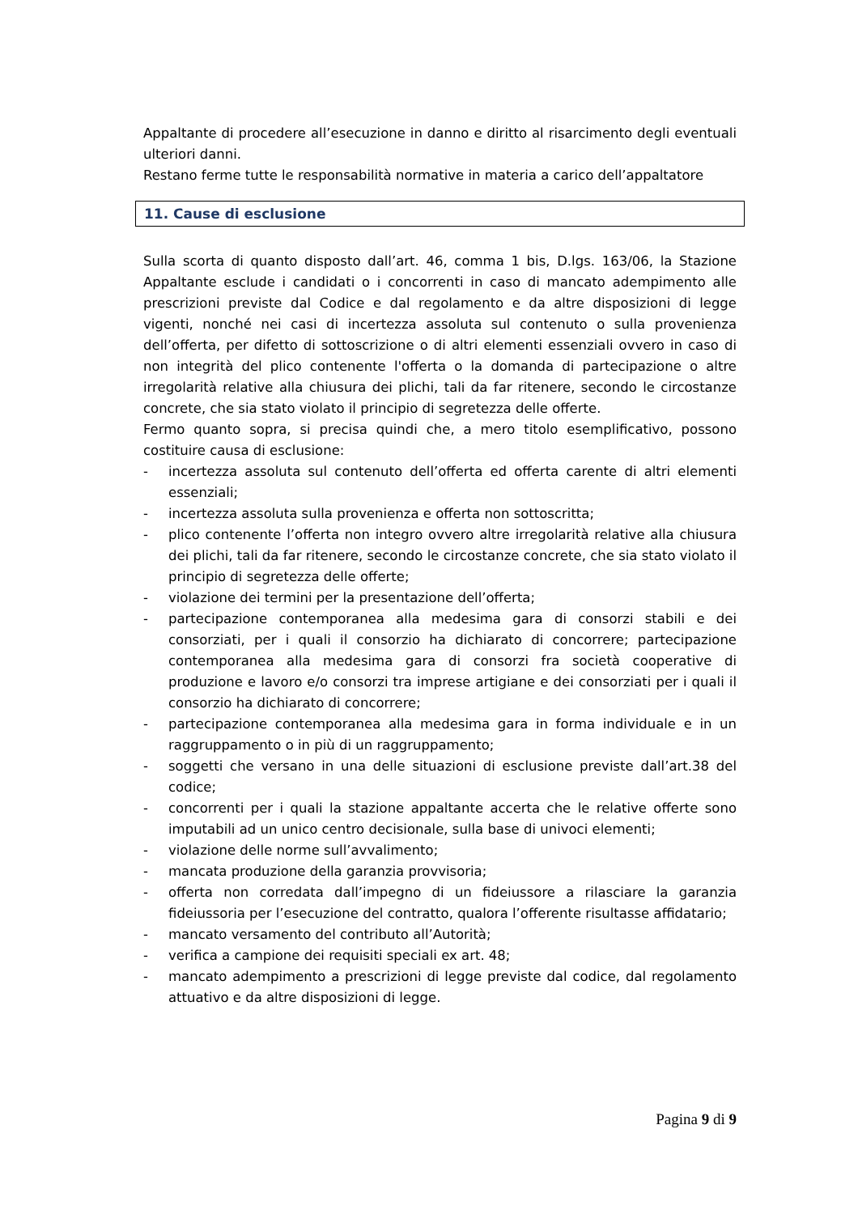Appaltante di procedere all’esecuzione in danno e diritto al risarcimento degli eventuali ulteriori danni.
Restano ferme tutte le responsabilità normative in materia a carico dell’appaltatore
11. Cause di esclusione
Sulla scorta di quanto disposto dall’art. 46, comma 1 bis, D.lgs. 163/06, la Stazione Appaltante esclude i candidati o i concorrenti in caso di mancato adempimento alle prescrizioni previste dal Codice e dal regolamento e da altre disposizioni di legge vigenti, nonché nei casi di incertezza assoluta sul contenuto o sulla provenienza dell’offerta, per difetto di sottoscrizione o di altri elementi essenziali ovvero in caso di non integrità del plico contenente l'offerta o la domanda di partecipazione o altre irregolarità relative alla chiusura dei plichi, tali da far ritenere, secondo le circostanze concrete, che sia stato violato il principio di segretezza delle offerte.
Fermo quanto sopra, si precisa quindi che, a mero titolo esemplificativo, possono costituire causa di esclusione:
- incertezza assoluta sul contenuto dell’offerta ed offerta carente di altri elementi essenziali;
- incertezza assoluta sulla provenienza e offerta non sottoscritta;
- plico contenente l’offerta non integro ovvero altre irregolarità relative alla chiusura dei plichi, tali da far ritenere, secondo le circostanze concrete, che sia stato violato il principio di segretezza delle offerte;
- violazione dei termini per la presentazione dell’offerta;
- partecipazione contemporanea alla medesima gara di consorzi stabili e dei consorziati, per i quali il consorzio ha dichiarato di concorrere; partecipazione contemporanea alla medesima gara di consorzi fra società cooperative di produzione e lavoro e/o consorzi tra imprese artigiane e dei consorziati per i quali il consorzio ha dichiarato di concorrere;
- partecipazione contemporanea alla medesima gara in forma individuale e in un raggruppamento o in più di un raggruppamento;
- soggetti che versano in una delle situazioni di esclusione previste dall’art.38 del codice;
- concorrenti per i quali la stazione appaltante accerta che le relative offerte sono imputabili ad un unico centro decisionale, sulla base di univoci elementi;
- violazione delle norme sull’avvalimento;
- mancata produzione della garanzia provvisoria;
- offerta non corredata dall’impegno di un fideiussore a rilasciare la garanzia fideiussoria per l’esecuzione del contratto, qualora l’offerente risultasse affidatario;
- mancato versamento del contributo all’Autorità;
- verifica a campione dei requisiti speciali ex art. 48;
- mancato adempimento a prescrizioni di legge previste dal codice, dal regolamento attuativo e da altre disposizioni di legge.
Pagina 9 di 9